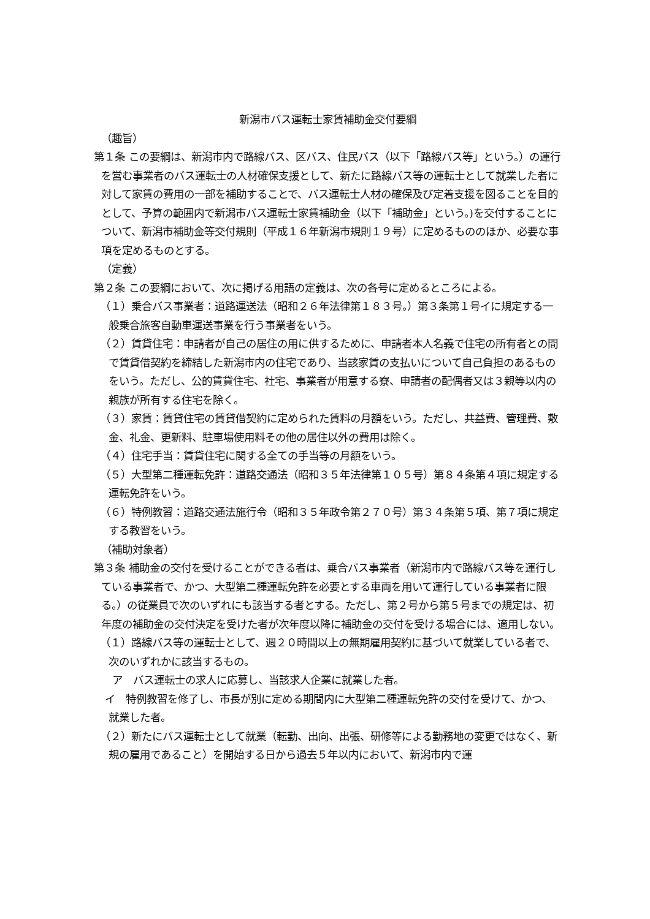新潟市バス運転士家賃補助金交付要綱
（趣旨）
第１条 この要綱は、新潟市内で路線バス、区バス、住民バス（以下「路線バス等」という。）の運行を営む事業者のバス運転士の人材確保支援として、新たに路線バス等の運転士として就業した者に対して家賃の費用の一部を補助することで、バス運転士人材の確保及び定着支援を図ることを目的として、予算の範囲内で新潟市バス運転士家賃補助金（以下「補助金」という。)を交付することについて、新潟市補助金等交付規則（平成１６年新潟市規則１９号）に定めるもののほか、必要な事項を定めるものとする。
（定義）
第２条 この要綱において、次に掲げる用語の定義は、次の各号に定めるところによる。
（１）乗合バス事業者：道路運送法（昭和２６年法律第１８３号。）第３条第１号イに規定する一般乗合旅客自動車運送事業を行う事業者をいう。
（２）賃貸住宅：申請者が自己の居住の用に供するために、申請者本人名義で住宅の所有者との間で賃貸借契約を締結した新潟市内の住宅であり、当該家賃の支払いについて自己負担のあるものをいう。ただし、公的賃貸住宅、社宅、事業者が用意する寮、申請者の配偶者又は３親等以内の親族が所有する住宅を除く。
（３）家賃：賃貸住宅の賃貸借契約に定められた賃料の月額をいう。ただし、共益費、管理費、敷金、礼金、更新料、駐車場使用料その他の居住以外の費用は除く。
（４）住宅手当：賃貸住宅に関する全ての手当等の月額をいう。
（５）大型第二種運転免許：道路交通法（昭和３５年法律第１０５号）第８４条第４項に規定する運転免許をいう。
（６）特例教習：道路交通法施行令（昭和３５年政令第２７０号）第３４条第５項、第７項に規定する教習をいう。
（補助対象者）
第３条 補助金の交付を受けることができる者は、乗合バス事業者（新潟市内で路線バス等を運行している事業者で、かつ、大型第二種運転免許を必要とする車両を用いて運行している事業者に限る。）の従業員で次のいずれにも該当する者とする。ただし、第２号から第５号までの規定は、初年度の補助金の交付決定を受けた者が次年度以降に補助金の交付を受ける場合には、適用しない。
（１）路線バス等の運転士として、週２０時間以上の無期雇用契約に基づいて就業している者で、次のいずれかに該当するもの。
ア　バス運転士の求人に応募し、当該求人企業に就業した者。
イ　特例教習を修了し、市長が別に定める期間内に大型第二種運転免許の交付を受けて、かつ、就業した者。
（２）新たにバス運転士として就業（転勤、出向、出張、研修等による勤務地の変更ではなく、新規の雇用であること）を開始する日から過去５年以内において、新潟市内で運